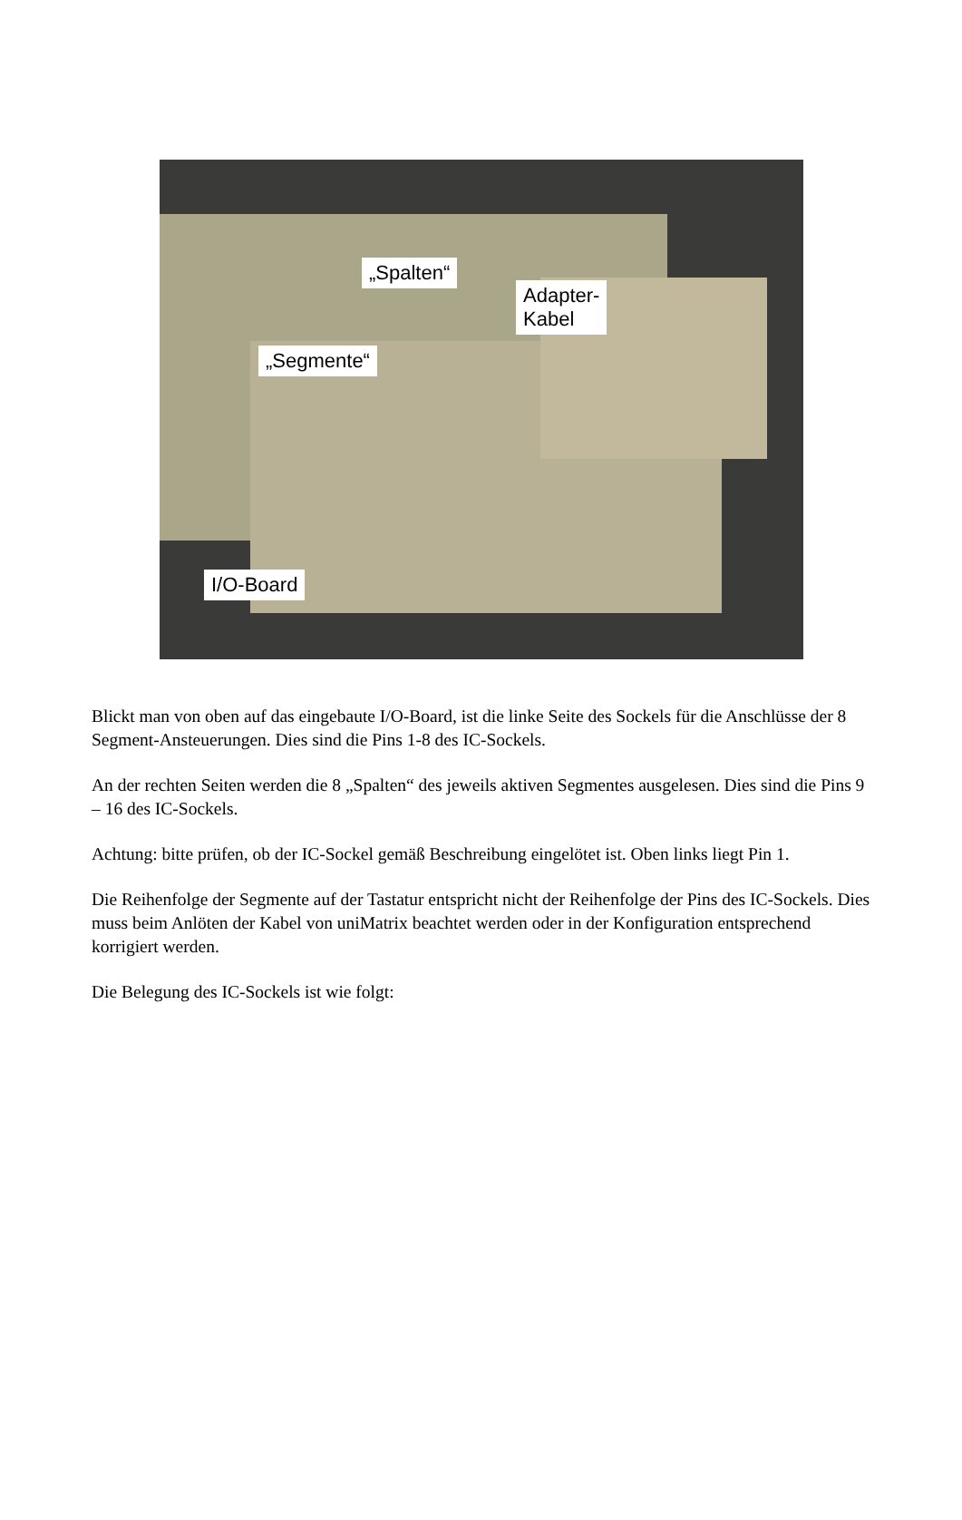„Spalten“
Adapter-
Kabel
„Segmente“
I/O-Board
Blickt man von oben auf das eingebaute I/O-Board, ist die linke Seite des Sockels für die Anschlüsse der 8 Segment-Ansteuerungen. Dies sind die Pins 1-8 des IC-Sockels.
An der rechten Seiten werden die 8 „Spalten“ des jeweils aktiven Segmentes ausgelesen. Dies sind die Pins 9 – 16 des IC-Sockels.
Achtung: bitte prüfen, ob der IC-Sockel gemäß Beschreibung eingelötet ist. Oben links liegt Pin 1.
Die Reihenfolge der Segmente auf der Tastatur entspricht nicht der Reihenfolge der Pins des IC-Sockels. Dies muss beim Anlöten der Kabel von uniMatrix beachtet werden oder in der Konfiguration entsprechend korrigiert werden.
Die Belegung des IC-Sockels ist wie folgt: